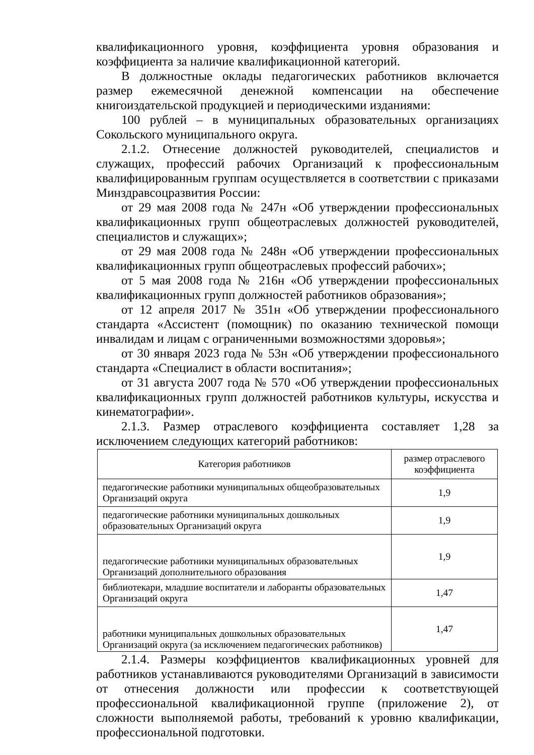квалификационного уровня, коэффициента уровня образования и коэффициента за наличие квалификационной категорий.
В должностные оклады педагогических работников включается размер ежемесячной денежной компенсации на обеспечение книгоиздательской продукцией и периодическими изданиями:
100 рублей – в муниципальных образовательных организациях Сокольского муниципального округа.
2.1.2. Отнесение должностей руководителей, специалистов и служащих, профессий рабочих Организаций к профессиональным квалифицированным группам осуществляется в соответствии с приказами Минздравсоцразвития России:
от 29 мая 2008 года № 247н «Об утверждении профессиональных квалификационных групп общеотраслевых должностей руководителей, специалистов и служащих»;
от 29 мая 2008 года № 248н «Об утверждении профессиональных квалификационных групп общеотраслевых профессий рабочих»;
от 5 мая 2008 года № 216н «Об утверждении профессиональных квалификационных групп должностей работников образования»;
от 12 апреля 2017 № 351н «Об утверждении профессионального стандарта «Ассистент (помощник) по оказанию технической помощи инвалидам и лицам с ограниченными возможностями здоровья»;
от 30 января 2023 года № 53н «Об утверждении профессионального стандарта «Специалист в области воспитания»;
от 31 августа 2007 года № 570 «Об утверждении профессиональных квалификационных групп должностей работников культуры, искусства и кинематографии».
2.1.3. Размер отраслевого коэффициента составляет 1,28 за исключением следующих категорий работников:
| Категория работников | размер отраслевого коэффициента |
| педагогические работники муниципальных общеобразовательных Организаций округа | 1,9 |
| педагогические работники муниципальных дошкольных образовательных Организаций округа | 1,9 |
| педагогические работники муниципальных образовательных Организаций дополнительного образования | 1,9 |
| библиотекари, младшие воспитатели и лаборанты образовательных Организаций округа | 1,47 |
| работники муниципальных дошкольных образовательных Организаций округа (за исключением педагогических работников) | 1,47 |
2.1.4. Размеры коэффициентов квалификационных уровней для работников устанавливаются руководителями Организаций в зависимости от отнесения должности или профессии к соответствующей профессиональной квалификационной группе (приложение 2), от сложности выполняемой работы, требований к уровню квалификации, профессиональной подготовки.